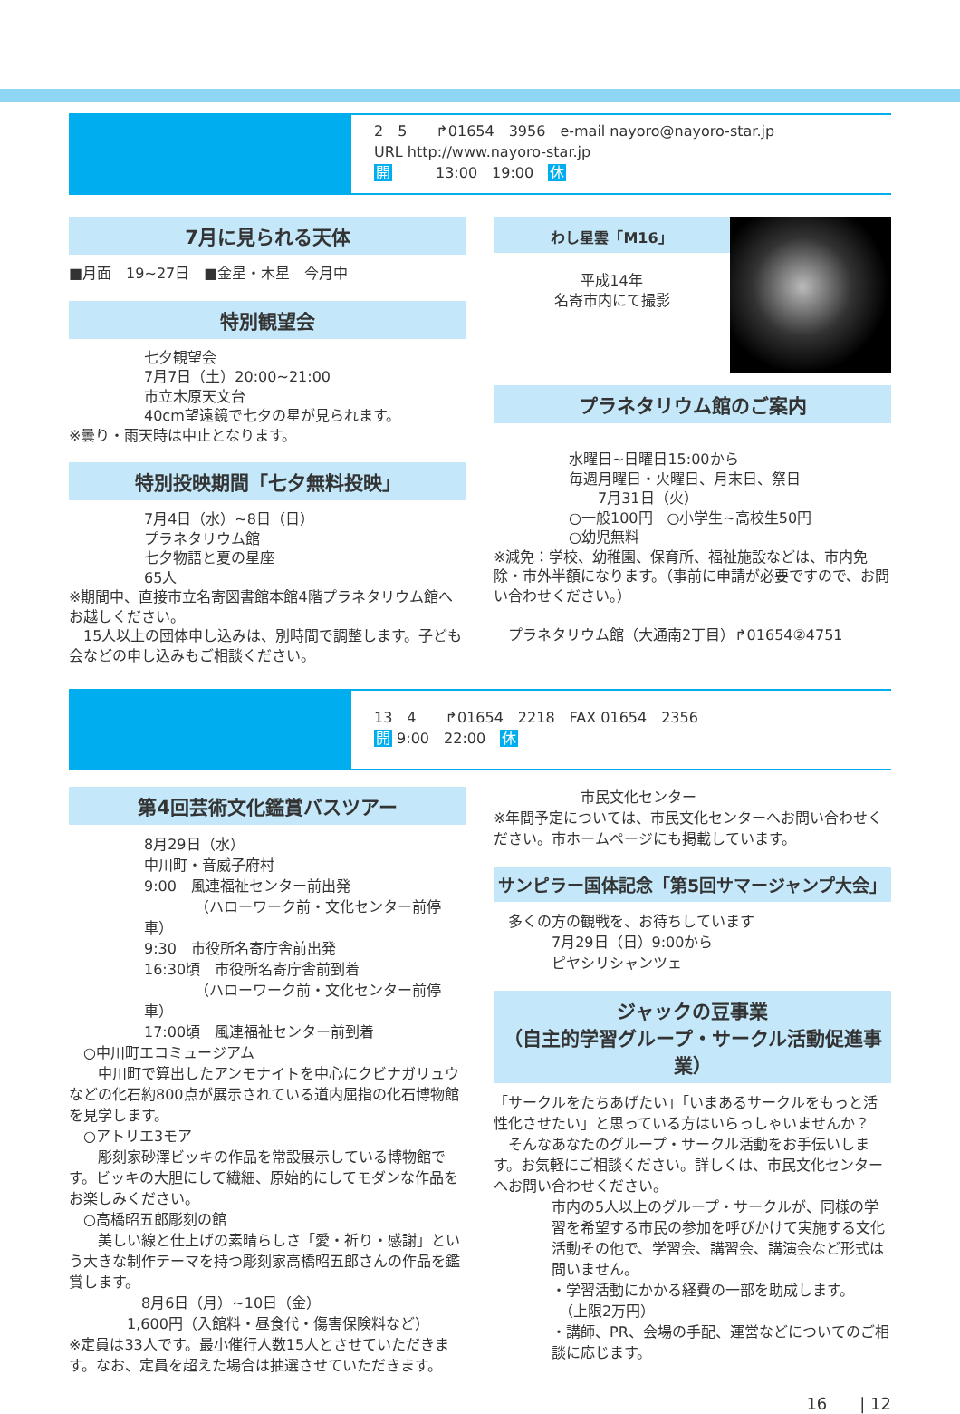2　5　　↱01654　3956　e-mail nayoro@nayoro-star.jp
URL http://www.nayoro-star.jp
開　　　13:00　19:00　休
7月に見られる天体
■月面　19~27日　■金星・木星　今月中
特別観望会
七夕観望会
7月7日（土）20:00~21:00
市立木原天文台
40cm望遠鏡で七夕の星が見られます。
※曇り・雨天時は中止となります。
特別投映期間「七夕無料投映」
7月4日（水）~8日（日）
プラネタリウム館
七夕物語と夏の星座
65人
※期間中、直接市立名寄図書館本館4階プラネタリウム館へお越しください。
　15人以上の団体申し込みは、別時間で調整します。子ども会などの申し込みもご相談ください。
わし星雲「M16」
平成14年
名寄市内にて撮影
プラネタリウム館のご案内
水曜日~日曜日15:00から
毎週月曜日・火曜日、月末日、祭日
　　7月31日（火）
○一般100円　○小学生~高校生50円
○幼児無料
※減免：学校、幼稚園、保育所、福祉施設などは、市内免除・市外半額になります。（事前に申請が必要ですので、お問い合わせください。）
　プラネタリウム館（大通南2丁目）↱01654②4751
13　4　　↱01654　2218　FAX 01654　2356
開 9:00　22:00　休
第4回芸術文化鑑賞バスツアー
8月29日（水）
中川町・音威子府村
9:00　風連福祉センター前出発
　　　　（ハローワーク前・文化センター前停車）
9:30　市役所名寄庁舎前出発
16:30頃　市役所名寄庁舎前到着
　　　　（ハローワーク前・文化センター前停車）
17:00頃　風連福祉センター前到着
　○中川町エコミュージアム
　　中川町で算出したアンモナイトを中心にクビナガリュウなどの化石約800点が展示されている道内屈指の化石博物館を見学します。
　○アトリエ3モア
　　彫刻家砂澤ビッキの作品を常設展示している博物館です。ビッキの大胆にして繊細、原始的にしてモダンな作品をお楽しみください。
　○高橋昭五郎彫刻の館
　　美しい線と仕上げの素晴らしさ「愛・祈り・感謝」という大きな制作テーマを持つ彫刻家高橋昭五郎さんの作品を鑑賞します。
　　　　　8月6日（月）~10日（金）
　　　　1,600円（入館料・昼食代・傷害保険料など）
※定員は33人です。最小催行人数15人とさせていただきます。なお、定員を超えた場合は抽選させていただきます。
　　　　　　市民文化センター
※年間予定については、市民文化センターへお問い合わせください。市ホームページにも掲載しています。
サンピラー国体記念「第5回サマージャンプ大会」
　多くの方の観戦を、お待ちしています
　　　　7月29日（日）9:00から
　　　　ピヤシリシャンツェ
ジャックの豆事業
（自主的学習グループ・サークル活動促進事業）
「サークルをたちあげたい」「いまあるサークルをもっと活性化させたい」と思っている方はいらっしゃいませんか？
　そんなあなたのグループ・サークル活動をお手伝いします。お気軽にご相談ください。詳しくは、市民文化センターへお問い合わせください。
市内の5人以上のグループ・サークルが、同様の学習を希望する市民の参加を呼びかけて実施する文化活動その他で、学習会、講習会、講演会など形式は問いません。
・学習活動にかかる経費の一部を助成します。
　（上限2万円）
・講師、PR、会場の手配、運営などについてのご相談に応じます。
16　　| 12